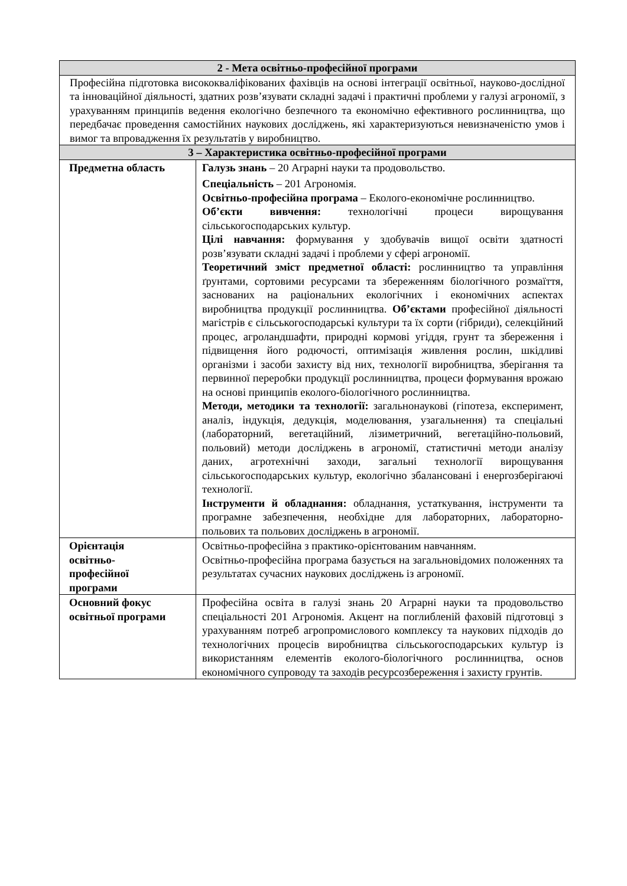| 2 - Мета освітньо-професійної програми | |
| --- | --- |
| Професійна підготовка висококваліфікованих фахівців на основі інтеграції освітньої, науково-дослідної та інноваційної діяльності, здатних розв’язувати складні задачі і практичні проблеми у галузі агрономії, з урахуванням принципів ведення екологічно безпечного та економічно ефективного рослинництва, що передбачає проведення самостійних наукових досліджень, які характеризуються невизначеністю умов і вимог та впровадження їх результатів у виробництво. | |
| 3 – Характеристика освітньо-професійної програми | |
| Предметна область | Галузь знань – 20 Аграрні науки та продовольство. Спеціальність – 201 Агрономія. Освітньо-професійна програма – Еколого-економічне рослинництво. Об’єкти вивчення: технологічні процеси вирощування сільськогосподарських культур. Цілі навчання: формування у здобувачів вищої освіти здатності розв’язувати складні задачі і проблеми у сфері агрономії. Теоретичний зміст предметної області: рослинництво та управління ґрунтами, сортовими ресурсами та збереженням біологічного розмаїття, заснованих на раціональних екологічних і економічних аспектах виробництва продукції рослинництва. Об’єктами професійної діяльності магістрів є сільськогосподарські культури та їх сорти (гібриди), селекційний процес, агроландшафти, природні кормові угіддя, грунт та збереження і підвищення його родючості, оптимізація живлення рослин, шкідливі організми і засоби захисту від них, технології виробництва, зберігання та первинної переробки продукції рослинництва, процеси формування врожаю на основі принципів еколого-біологічного рослинництва. Методи, методики та технології: загальнонаукові (гіпотеза, експеримент, аналіз, індукція, дедукція, моделювання, узагальнення) та спеціальні (лабораторний, вегетаційний, лізиметричний, вегетаційно-польовий, польовий) методи досліджень в агрономії, статистичні методи аналізу даних, агротехнічні заходи, загальні технології вирощування сільськогосподарських культур, екологічно збалансовані і енергозберігаючі технології. Інструменти й обладнання: обладнання, устаткування, інструменти та програмне забезпечення, необхідне для лабораторних, лабораторно-польових та польових досліджень в агрономії. |
| Орієнтація освітньо- професійної програми | Освітньо-професійна з практико-орієнтованим навчанням. Освітньо-професійна програма базується на загальновідомих положеннях та результатах сучасних наукових досліджень із агрономії. |
| Основний фокус освітньої програми | Професійна освіта в галузі знань 20 Аграрні науки та продовольство спеціальності 201 Агрономія. Акцент на поглибленій фаховій підготовці з урахуванням потреб агропромислового комплексу та наукових підходів до технологічних процесів виробництва сільськогосподарських культур із використанням елементів еколого-біологічного рослинництва, основ економічного супроводу та заходів ресурсозбереження і захисту грунтів. |